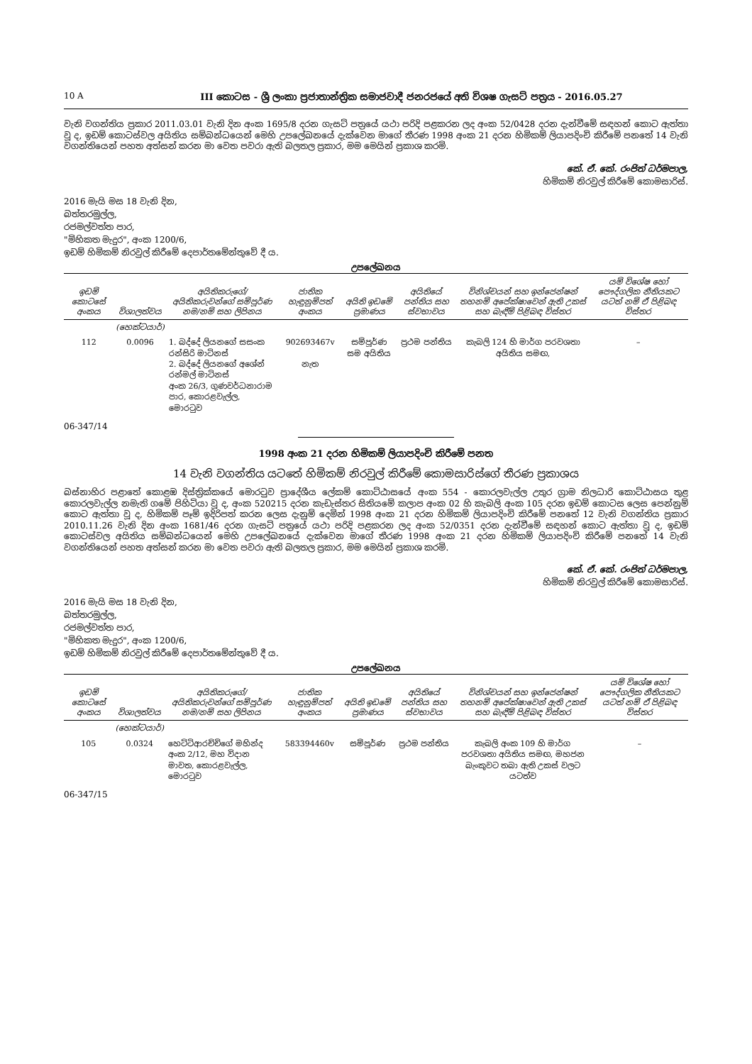10 A III කොටස - ශ්‍රී ලංකා ප්‍රජාතාන්ත්‍රික සමාජවාදී ජනරජයේ අති විශෂ ගැසට් පත්‍රය - 2016.05.27
වැනි වගන්තිය ප්‍රකාර 2011.03.01 වැනි දින අංක 1695/8 දරන ගැසට් පත්‍රයේ යථා පරිදි පළකරන ලද අංක 52/0428 දරන දැන්වීමේ සඳහන් කොට ඇත්තා වූ ද, ඉඩම් කොටස්වල අයිතිය සම්බන්ධයෙන් මෙහි උපලේඛනයේ දැක්වෙන මාගේ තීරණ 1998 අංක 21 දරන හිමිකම් ලියාපදිංචි කිරීමේ පනතේ 14 වැනි වගන්තියෙන් පහත අත්සන් කරන මා වෙත පවරා ඇති බලතල ප්‍රකාර, මම මෙයින් ප්‍රකාශ කරමි.
කේ. ඒ. කේ. රංජිත් ධර්මපාල,
හිමිකම් නිරවුල් කිරීමේ කොමසාරිස්.
2016 මැයි මස 18 වැනි දින,
බත්තරමුල්ල,
රජමල්වත්ත පාර,
"මිහිකත මැදුර", අංක 1200/6,
ඉඩම් හිමිකම් නිරවුල් කිරීමේ දෙපාර්තමේන්තුවේ දී ය.
උපලේඛනය
| ඉඩම් කොටසේ අංකය | විශාලත්වය | අයිතිකරුගේ/අයිතිකරුවන්ගේ සම්පූර්ණ නම/නම් සහ ලිපිනය | ජාතික හැඳුනුම්පත් අංකය | අයිති ඉඩමේ ප්‍රමාණය | අයිතියේ පන්තිය සහ ස්වභාවය | විනිශ්චයන් සහ ඉන්ජෙන්ෂන් තහනම් අපේක්ෂාවෙන් ඇති උකස් සහ බැඳීම් පිළිබඳ විස්තර | යම් විශේෂ හෝ පෞද්ගලික නීතියකට යටත් නම් ඒ පිළිබඳ විස්තර |
| --- | --- | --- | --- | --- | --- | --- | --- |
| | (හෙක්ටයාර්) | | | | | | |
| 112 | 0.0096 | 1. බද්දේ ලියනගේ සසංක රන්සිරි මාටිනස් 2. බද්දේ ලියනගේ අශේන් රන්මල් මාටිනස් අංක 26/3, ගුණවර්ධනාරාම පාර, කොරළවැල්ල, මොරටුව | 902693467v නැත | සම්පූර්ණ සම අයිතිය | ප්‍රථම පන්තිය | කැබලි 124 හි මාර්ග පරවශතා අයිතිය සමඟ, | – |
06-347/14
1998 අංක 21 දරන හිමිකම් ලියාපදිංචි කිරීමේ පනත
14 වැනි වගන්තිය යටතේ හිමිකම් නිරවුල් කිරීමේ කොමසාරිස්ගේ තීරණ ප්‍රකාශය
බස්නාහිර පළාතේ කොළඹ දිස්ත්‍රික්කයේ මොරටුව ප්‍රාදේශීය ලේකම් කොට්ඨාසයේ අංක 554 - කොරලවැල්ල උතුර ග්‍රාම නිලධාරි කොට්ඨාසය තුළ කොරලවැල්ල නමැති ගමේ පිහිටියා වූ ද, අංක 520215 දරන කැඩැස්තර සිතියමේ කලාප අංක 02 හි කැබලි අංක 105 දරන ඉඩම් කොටස ලෙස පෙන්නුම් කොට ඇත්තා වූ ද, හිමිකම් පෑම් ඉදිරිපත් කරන ලෙස දැනුම් දෙමින් 1998 අංක 21 දරන හිමිකම් ලියාපදිංචි කිරීමේ පනතේ 12 වැනි වගන්තිය ප්‍රකාර 2010.11.26 වැනි දින අංක 1681/46 දරන ගැසට් පත්‍රයේ යථා පරිදි පළකරන ලද අංක 52/0351 දරන දැන්වීමේ සඳහන් කොට ඇත්තා වූ ද, ඉඩම් කොටස්වල අයිතිය සම්බන්ධයෙන් මෙහි උපලේඛනයේ දැක්වෙන මාගේ තීරණ 1998 අංක 21 දරන හිමිකම් ලියාපදිංචි කිරීමේ පනතේ 14 වැනි වගන්තියෙන් පහත අත්සන් කරන මා වෙත පවරා ඇති බලතල ප්‍රකාර, මම මෙයින් ප්‍රකාශ කරමි.
කේ. ඒ. කේ. රංජිත් ධර්මපාල,
හිමිකම් නිරවුල් කිරීමේ කොමසාරිස්.
2016 මැයි මස 18 වැනි දින,
බත්තරමුල්ල,
රජමල්වත්ත පාර,
"මිහිකත මැදුර", අංක 1200/6,
ඉඩම් හිමිකම් නිරවුල් කිරීමේ දෙපාර්තමේන්තුවේ දී ය.
උපලේඛනය
| ඉඩම් කොටසේ අංකය | විශාලත්වය | අයිතිකරුගේ/අයිතිකරුවන්ගේ සම්පූර්ණ නම/නම් සහ ලිපිනය | ජාතික හැඳුනුම්පත් අංකය | අයිති ඉඩමේ ප්‍රමාණය | අයිතියේ පන්තිය සහ ස්වභාවය | විනිශ්චයන් සහ ඉන්ජෙන්ෂන් තහනම් අපේක්ෂාවෙන් ඇති උකස් සහ බැඳීම් පිළිබඳ විස්තර | යම් විශේෂ හෝ පෞද්ගලික නීතියකට යටත් නම් ඒ පිළිබඳ විස්තර |
| --- | --- | --- | --- | --- | --- | --- | --- |
| | (හෙක්ටයාර්) | | | | | | |
| 105 | 0.0324 | හෙට්ටිආරච්චිගේ මහින්ද අංක 2/12, මහ විදාන මාවත, කොරළවැල්ල, මොරටුව | 583394460v | සම්පූර්ණ | ප්‍රථම පන්තිය | කැබලි අංක 109 හි මාර්ග පරවශතා අයිතිය සමඟ, මහජන බැංකුවට තබා ඇති උකස් වලට යටත්ව | – |
06-347/15